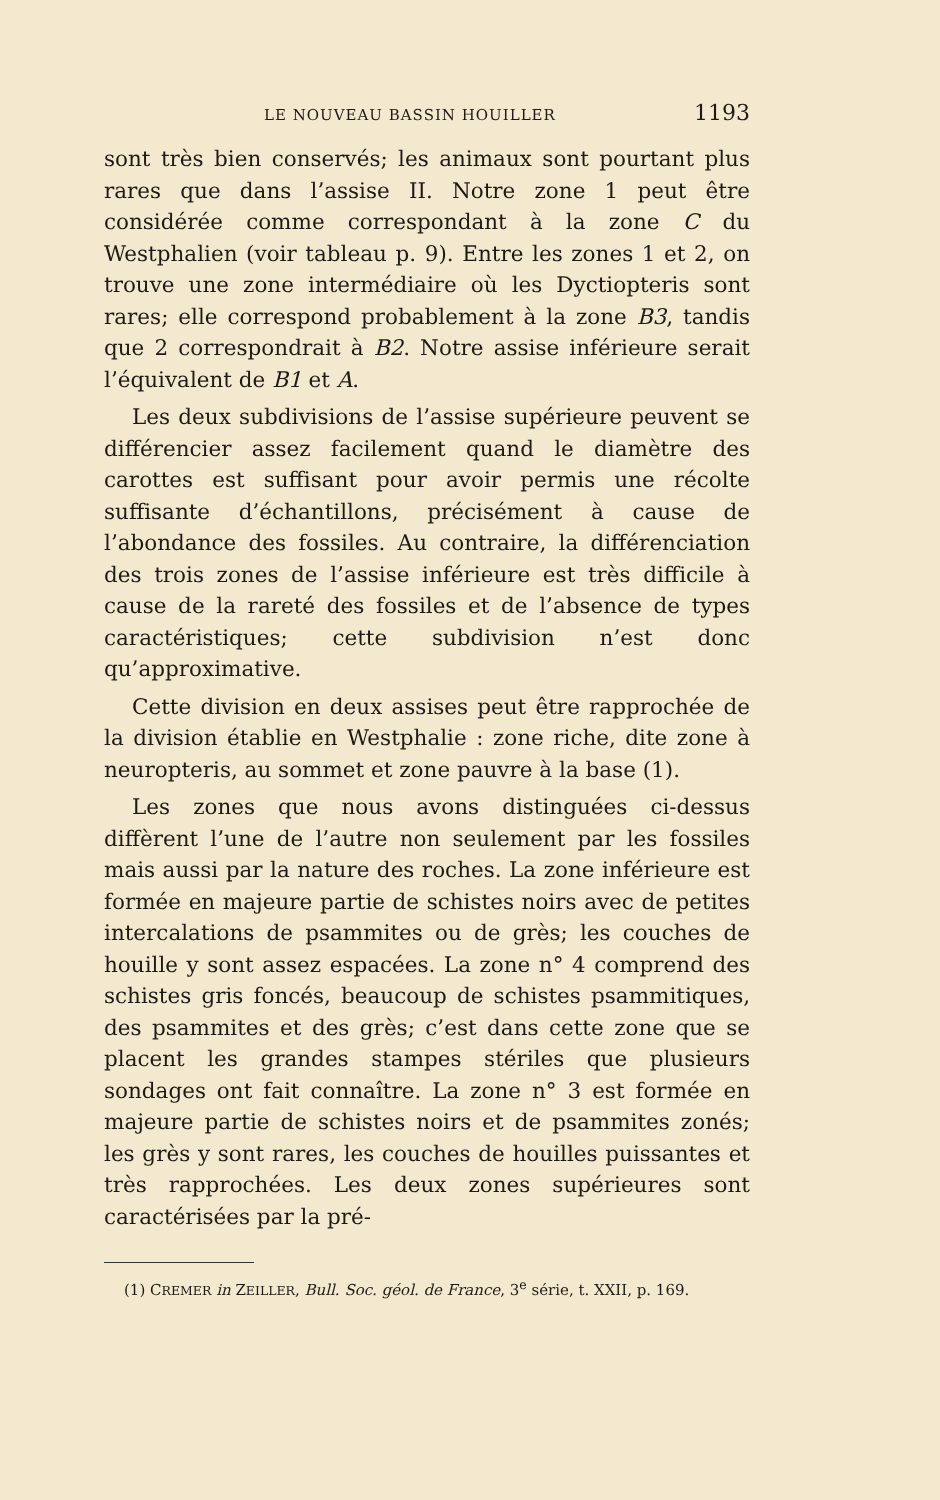LE NOUVEAU BASSIN HOUILLER 1193
sont très bien conservés; les animaux sont pourtant plus rares que dans l’assise II. Notre zone 1 peut être considérée comme correspondant à la zone C du Westphalien (voir tableau p. 9). Entre les zones 1 et 2, on trouve une zone intermédiaire où les Dyctiopteris sont rares; elle correspond probablement à la zone B3, tandis que 2 correspondrait à B2. Notre assise inférieure serait l’équivalent de B1 et A.
Les deux subdivisions de l’assise supérieure peuvent se différencier assez facilement quand le diamètre des carottes est suffisant pour avoir permis une récolte suffisante d’échantillons, précisément à cause de l’abondance des fossiles. Au contraire, la différenciation des trois zones de l’assise inférieure est très difficile à cause de la rareté des fossiles et de l’absence de types caractéristiques; cette subdivision n’est donc qu’approximative.
Cette division en deux assises peut être rapprochée de la division établie en Westphalie : zone riche, dite zone à neuropteris, au sommet et zone pauvre à la base (1).
Les zones que nous avons distinguées ci-dessus diffèrent l’une de l’autre non seulement par les fossiles mais aussi par la nature des roches. La zone inférieure est formée en majeure partie de schistes noirs avec de petites intercalations de psammites ou de grès; les couches de houille y sont assez espacées. La zone n° 4 comprend des schistes gris foncés, beaucoup de schistes psammitiques, des psammites et des grès; c’est dans cette zone que se placent les grandes stampes stériles que plusieurs sondages ont fait connaître. La zone n° 3 est formée en majeure partie de schistes noirs et de psammites zonés; les grès y sont rares, les couches de houilles puissantes et très rapprochées. Les deux zones supérieures sont caractérisées par la pré-
(1) CREMER in ZEILLER, Bull. Soc. géol. de France, 3<sup>e</sup> série, t. XXII, p. 169.